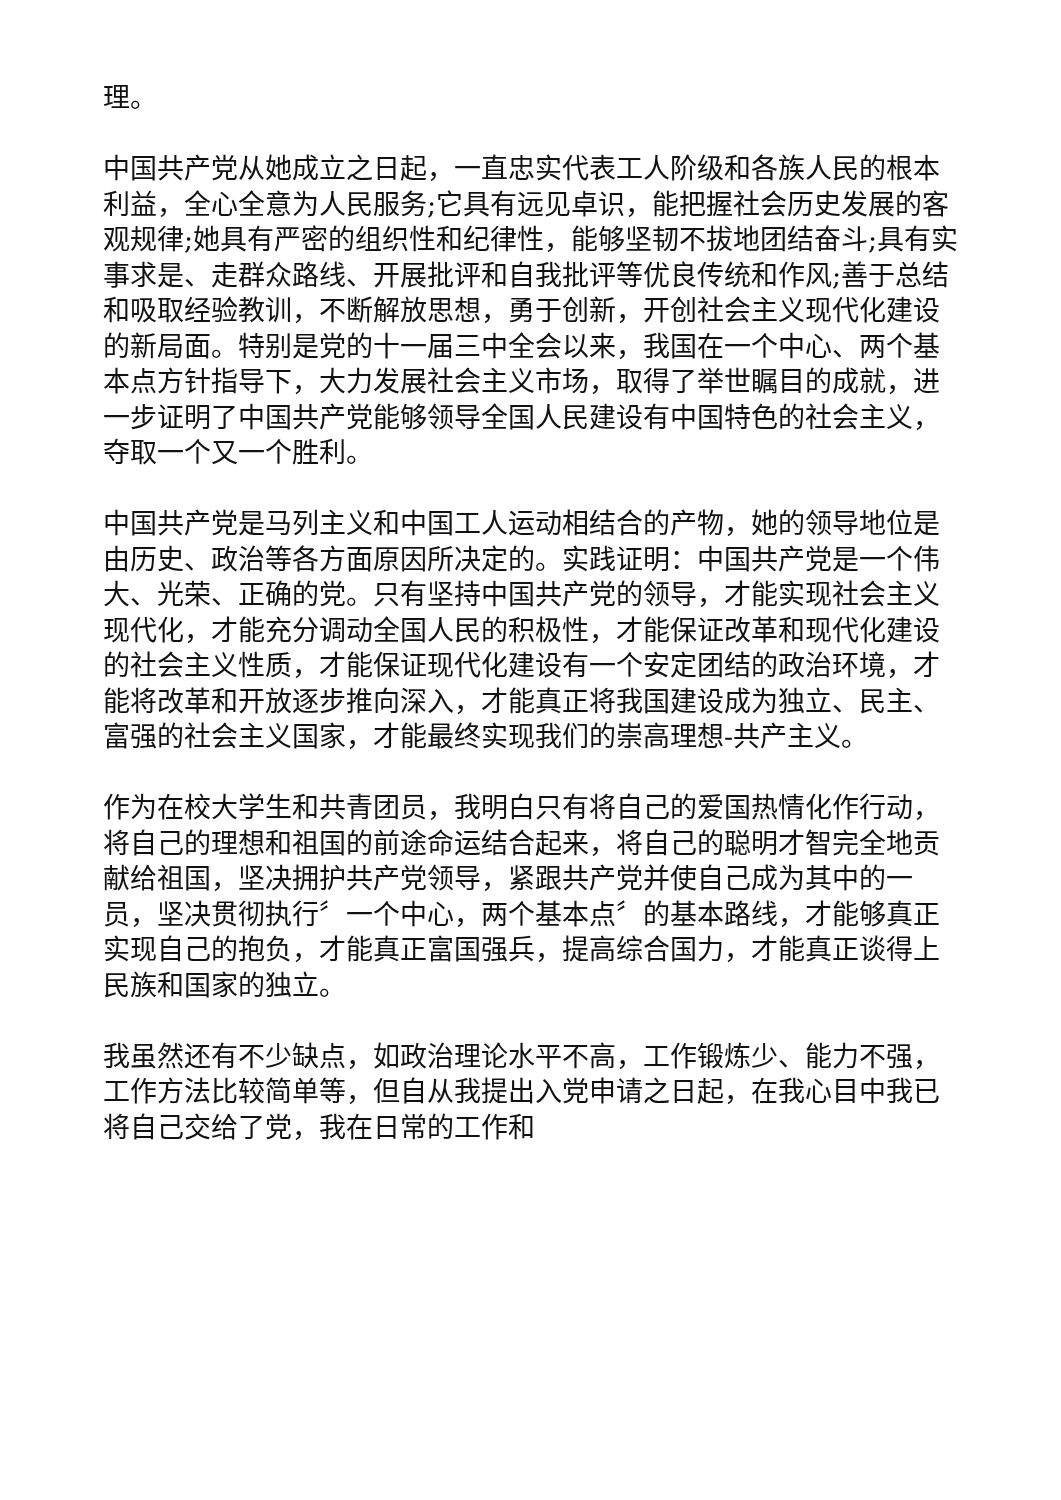理。
中国共产党从她成立之日起，一直忠实代表工人阶级和各族人民的根本利益，全心全意为人民服务;它具有远见卓识，能把握社会历史发展的客观规律;她具有严密的组织性和纪律性，能够坚韧不拔地团结奋斗;具有实事求是、走群众路线、开展批评和自我批评等优良传统和作风;善于总结和吸取经验教训，不断解放思想，勇于创新，开创社会主义现代化建设的新局面。特别是党的十一届三中全会以来，我国在一个中心、两个基本点方针指导下，大力发展社会主义市场，取得了举世瞩目的成就，进一步证明了中国共产党能够领导全国人民建设有中国特色的社会主义，夺取一个又一个胜利。
中国共产党是马列主义和中国工人运动相结合的产物，她的领导地位是由历史、政治等各方面原因所决定的。实践证明：中国共产党是一个伟大、光荣、正确的党。只有坚持中国共产党的领导，才能实现社会主义现代化，才能充分调动全国人民的积极性，才能保证改革和现代化建设的社会主义性质，才能保证现代化建设有一个安定团结的政治环境，才能将改革和开放逐步推向深入，才能真正将我国建设成为独立、民主、富强的社会主义国家，才能最终实现我们的崇高理想-共产主义。
作为在校大学生和共青团员，我明白只有将自己的爱国热情化作行动，将自己的理想和祖国的前途命运结合起来，将自己的聪明才智完全地贡献给祖国，坚决拥护共产党领导，紧跟共产党并使自己成为其中的一员，坚决贯彻执行〞一个中心，两个基本点〞的基本路线，才能够真正实现自己的抱负，才能真正富国强兵，提高综合国力，才能真正谈得上民族和国家的独立。
我虽然还有不少缺点，如政治理论水平不高，工作锻炼少、能力不强，工作方法比较简单等，但自从我提出入党申请之日起，在我心目中我已将自己交给了党，我在日常的工作和